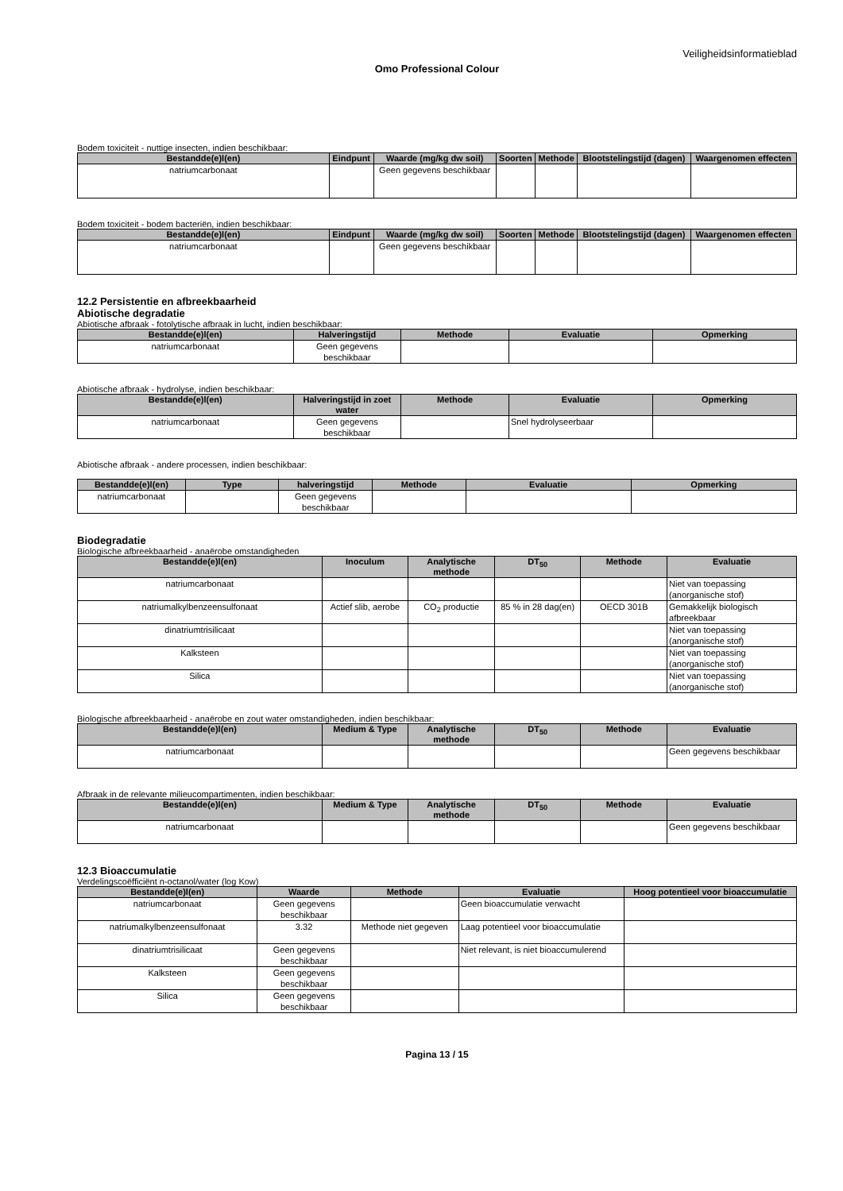Veiligheidsinformatieblad
Omo Professional Colour
Bodem toxiciteit - nuttige insecten, indien beschikbaar:
| Bestandde(e)l(en) | Eindpunt | Waarde (mg/kg dw soil) | Soorten | Methode | Blootstelingstijd (dagen) | Waargenomen effecten |
| --- | --- | --- | --- | --- | --- | --- |
| natriumcarbonaat | | Geen gegevens beschikbaar | | | | |
Bodem toxiciteit - bodem bacteriën, indien beschikbaar:
| Bestandde(e)l(en) | Eindpunt | Waarde (mg/kg dw soil) | Soorten | Methode | Blootstelingstijd (dagen) | Waargenomen effecten |
| --- | --- | --- | --- | --- | --- | --- |
| natriumcarbonaat | | Geen gegevens beschikbaar | | | | |
12.2 Persistentie en afbreekbaarheid
Abiotische degradatie
Abiotische afbraak - fotolytische afbraak in lucht, indien beschikbaar:
| Bestandde(e)l(en) | Halveringstijd | Methode | Evaluatie | Opmerking |
| --- | --- | --- | --- | --- |
| natriumcarbonaat | Geen gegevens beschikbaar | | | |
Abiotische afbraak - hydrolyse, indien beschikbaar:
| Bestandde(e)l(en) | Halveringstijd in zoet water | Methode | Evaluatie | Opmerking |
| --- | --- | --- | --- | --- |
| natriumcarbonaat | Geen gegevens beschikbaar | | Snel hydrolyseerbaar | |
Abiotische afbraak - andere processen, indien beschikbaar:
| Bestandde(e)l(en) | Type | halveringstijd | Methode | Evaluatie | Opmerking |
| --- | --- | --- | --- | --- | --- |
| natriumcarbonaat | | Geen gegevens beschikbaar | | | |
Biodegradatie
Biologische afbreekbaarheid - anaërobe omstandigheden
| Bestandde(e)l(en) | Inoculum | Analytische methode | DT<sub>50</sub> | Methode | Evaluatie |
| --- | --- | --- | --- | --- | --- |
| natriumcarbonaat | | | | | Niet van toepassing (anorganische stof) |
| natriumalkylbenzeensulfonaat | Actief slib, aerobe | CO<sub>2</sub> productie | 85 % in 28 dag(en) | OECD 301B | Gemakkelijk biologisch afbreekbaar |
| dinatriumtrisilicaat | | | | | Niet van toepassing (anorganische stof) |
| Kalksteen | | | | | Niet van toepassing (anorganische stof) |
| Silica | | | | | Niet van toepassing (anorganische stof) |
Biologische afbreekbaarheid - anaërobe en zout water omstandigheden, indien beschikbaar:
| Bestandde(e)l(en) | Medium & Type | Analytische methode | DT<sub>50</sub> | Methode | Evaluatie |
| --- | --- | --- | --- | --- | --- |
| natriumcarbonaat | | | | | Geen gegevens beschikbaar |
Afbraak in de relevante milieucompartimenten, indien beschikbaar:
| Bestandde(e)l(en) | Medium & Type | Analytische methode | DT<sub>50</sub> | Methode | Evaluatie |
| --- | --- | --- | --- | --- | --- |
| natriumcarbonaat | | | | | Geen gegevens beschikbaar |
12.3 Bioaccumulatie
Verdelingscoëfficiënt n-octanol/water (log Kow)
| Bestandde(e)l(en) | Waarde | Methode | Evaluatie | Hoog potentieel voor bioaccumulatie |
| --- | --- | --- | --- | --- |
| natriumcarbonaat | Geen gegevens beschikbaar | | Geen bioaccumulatie verwacht | |
| natriumalkylbenzeensulfonaat | 3.32 | Methode niet gegeven | Laag potentieel voor bioaccumulatie | |
| dinatriumtrisilicaat | Geen gegevens beschikbaar | | Niet relevant, is niet bioaccumulerend | |
| Kalksteen | Geen gegevens beschikbaar | | | |
| Silica | Geen gegevens beschikbaar | | | |
Pagina 13 / 15